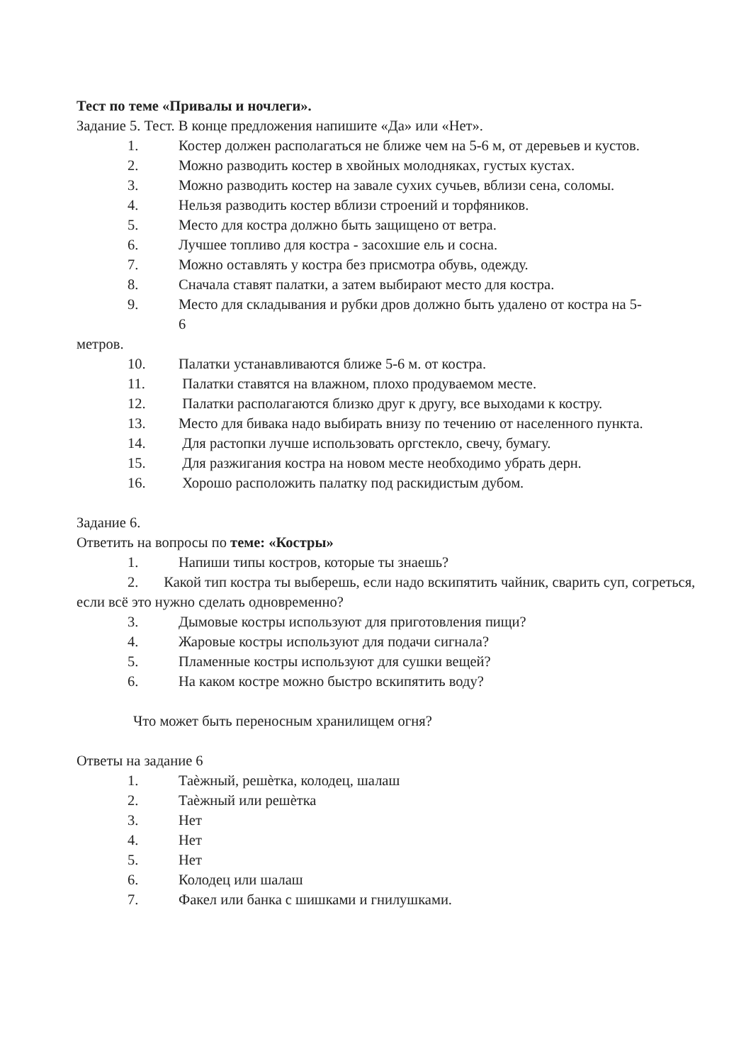Тест по теме «Привалы и ночлеги».
Задание 5. Тест. В конце предложения напишите «Да» или «Нет».
1. Костер должен располагаться не ближе чем на 5-6 м, от деревьев и кустов.
2. Можно разводить костер в хвойных молодняках, густых кустах.
3. Можно разводить костер на завале сухих сучьев, вблизи сена, соломы.
4. Нельзя разводить костер вблизи строений и торфяников.
5. Место для костра должно быть защищено от ветра.
6. Лучшее топливо для костра - засохшие ель и сосна.
7. Можно оставлять у костра без присмотра обувь, одежду.
8. Сначала ставят палатки, а затем выбирают место для костра.
9. Место для складывания и рубки дров должно быть удалено от костра на 5-
6
метров.
10. Палатки устанавливаются ближе 5-6 м. от костра.
11. Палатки ставятся на влажном, плохо продуваемом месте.
12. Палатки располагаются близко друг к другу, все выходами к костру.
13. Место для бивака надо выбирать внизу по течению от населенного пункта.
14. Для растопки лучше использовать оргстекло, свечу, бумагу.
15. Для разжигания костра на новом месте необходимо убрать дерн.
16. Хорошо расположить палатку под раскидистым дубом.
Задание 6.
Ответить на вопросы по теме: «Костры»
1. Напиши типы костров, которые ты знаешь?
2. Какой тип костра ты выберешь, если надо вскипятить чайник, сварить суп, согреться, если всё это нужно сделать одновременно?
3. Дымовые костры используют для приготовления пищи?
4. Жаровые костры используют для подачи сигнала?
5. Пламенные костры используют для сушки вещей?
6. На каком костре можно быстро вскипятить воду?
Что может быть переносным хранилищем огня?
Ответы на задание 6
1. Таѐжный, решѐтка, колодец, шалаш
2. Таѐжный или решѐтка
3. Нет
4. Нет
5. Нет
6. Колодец или шалаш
7. Факел или банка с шишками и гнилушками.